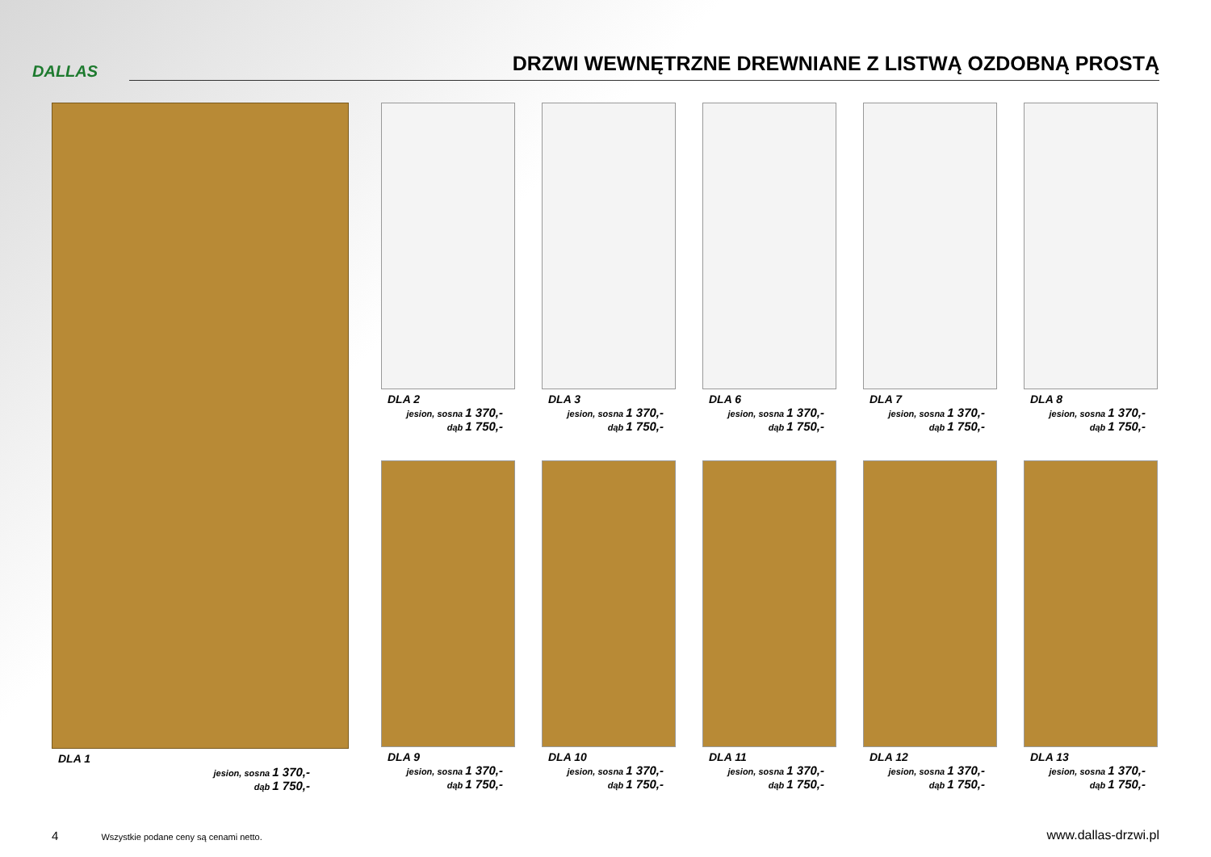DALLAS
DRZWI WEWNĘTRZNE DREWNIANE Z LISTWĄ OZDOBNĄ PROSTĄ
DLA 1
jesion, sosna 1 370,-
dąb 1 750,-
DLA 2
jesion, sosna 1 370,-
dąb 1 750,-
DLA 3
jesion, sosna 1 370,-
dąb 1 750,-
DLA 6
jesion, sosna 1 370,-
dąb 1 750,-
DLA 7
jesion, sosna 1 370,-
dąb 1 750,-
DLA 8
jesion, sosna 1 370,-
dąb 1 750,-
DLA 9
jesion, sosna 1 370,-
dąb 1 750,-
DLA 10
jesion, sosna 1 370,-
dąb 1 750,-
DLA 11
jesion, sosna 1 370,-
dąb 1 750,-
DLA 12
jesion, sosna 1 370,-
dąb 1 750,-
DLA 13
jesion, sosna 1 370,-
dąb 1 750,-
4 Wszystkie podane ceny są cenami netto.
www.dallas-drzwi.pl